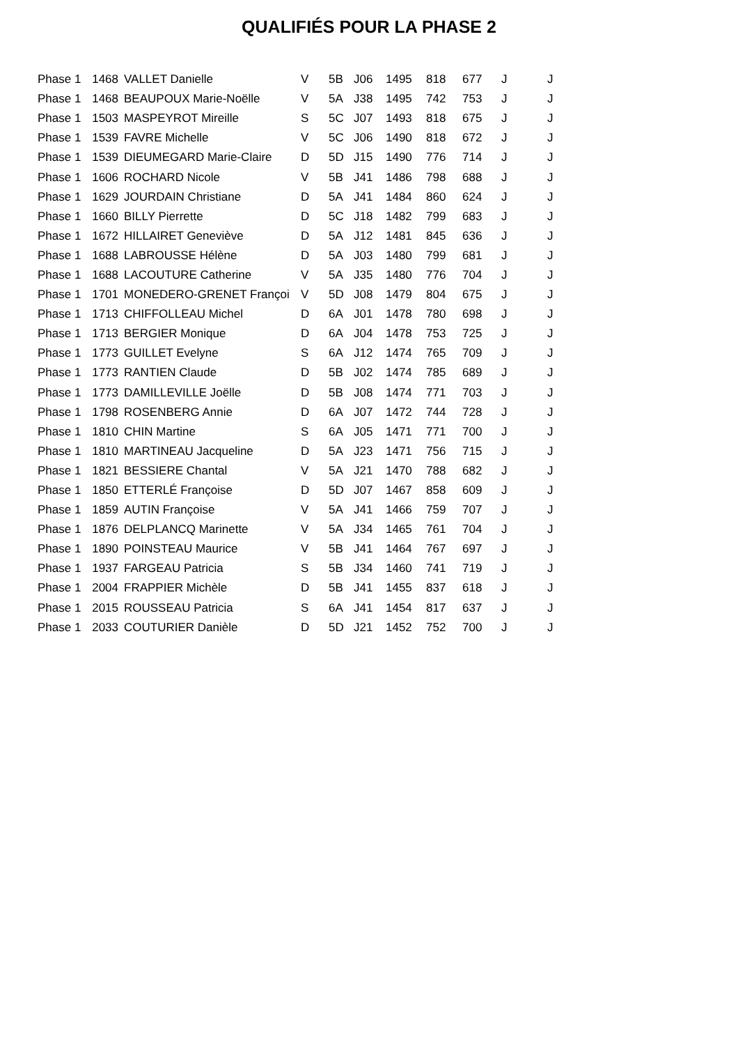QUALIFIÉS POUR LA PHASE 2
| Phase 1 | 1468 | VALLET Danielle | V | 5B | J06 | 1495 | 818 | 677 | J | J |
| Phase 1 | 1468 | BEAUPOUX Marie-Noëlle | V | 5A | J38 | 1495 | 742 | 753 | J | J |
| Phase 1 | 1503 | MASPEYROT Mireille | S | 5C | J07 | 1493 | 818 | 675 | J | J |
| Phase 1 | 1539 | FAVRE Michelle | V | 5C | J06 | 1490 | 818 | 672 | J | J |
| Phase 1 | 1539 | DIEUMEGARD Marie-Claire | D | 5D | J15 | 1490 | 776 | 714 | J | J |
| Phase 1 | 1606 | ROCHARD Nicole | V | 5B | J41 | 1486 | 798 | 688 | J | J |
| Phase 1 | 1629 | JOURDAIN Christiane | D | 5A | J41 | 1484 | 860 | 624 | J | J |
| Phase 1 | 1660 | BILLY Pierrette | D | 5C | J18 | 1482 | 799 | 683 | J | J |
| Phase 1 | 1672 | HILLAIRET Geneviève | D | 5A | J12 | 1481 | 845 | 636 | J | J |
| Phase 1 | 1688 | LABROUSSE Hélène | D | 5A | J03 | 1480 | 799 | 681 | J | J |
| Phase 1 | 1688 | LACOUTURE Catherine | V | 5A | J35 | 1480 | 776 | 704 | J | J |
| Phase 1 | 1701 | MONEDERO-GRENET Françoi | V | 5D | J08 | 1479 | 804 | 675 | J | J |
| Phase 1 | 1713 | CHIFFOLLEAU Michel | D | 6A | J01 | 1478 | 780 | 698 | J | J |
| Phase 1 | 1713 | BERGIER Monique | D | 6A | J04 | 1478 | 753 | 725 | J | J |
| Phase 1 | 1773 | GUILLET Evelyne | S | 6A | J12 | 1474 | 765 | 709 | J | J |
| Phase 1 | 1773 | RANTIEN Claude | D | 5B | J02 | 1474 | 785 | 689 | J | J |
| Phase 1 | 1773 | DAMILLEVILLE Joëlle | D | 5B | J08 | 1474 | 771 | 703 | J | J |
| Phase 1 | 1798 | ROSENBERG Annie | D | 6A | J07 | 1472 | 744 | 728 | J | J |
| Phase 1 | 1810 | CHIN Martine | S | 6A | J05 | 1471 | 771 | 700 | J | J |
| Phase 1 | 1810 | MARTINEAU Jacqueline | D | 5A | J23 | 1471 | 756 | 715 | J | J |
| Phase 1 | 1821 | BESSIERE Chantal | V | 5A | J21 | 1470 | 788 | 682 | J | J |
| Phase 1 | 1850 | ETTERLÉ Françoise | D | 5D | J07 | 1467 | 858 | 609 | J | J |
| Phase 1 | 1859 | AUTIN Françoise | V | 5A | J41 | 1466 | 759 | 707 | J | J |
| Phase 1 | 1876 | DELPLANCQ Marinette | V | 5A | J34 | 1465 | 761 | 704 | J | J |
| Phase 1 | 1890 | POINSTEAU Maurice | V | 5B | J41 | 1464 | 767 | 697 | J | J |
| Phase 1 | 1937 | FARGEAU Patricia | S | 5B | J34 | 1460 | 741 | 719 | J | J |
| Phase 1 | 2004 | FRAPPIER Michèle | D | 5B | J41 | 1455 | 837 | 618 | J | J |
| Phase 1 | 2015 | ROUSSEAU Patricia | S | 6A | J41 | 1454 | 817 | 637 | J | J |
| Phase 1 | 2033 | COUTURIER Danièle | D | 5D | J21 | 1452 | 752 | 700 | J | J |